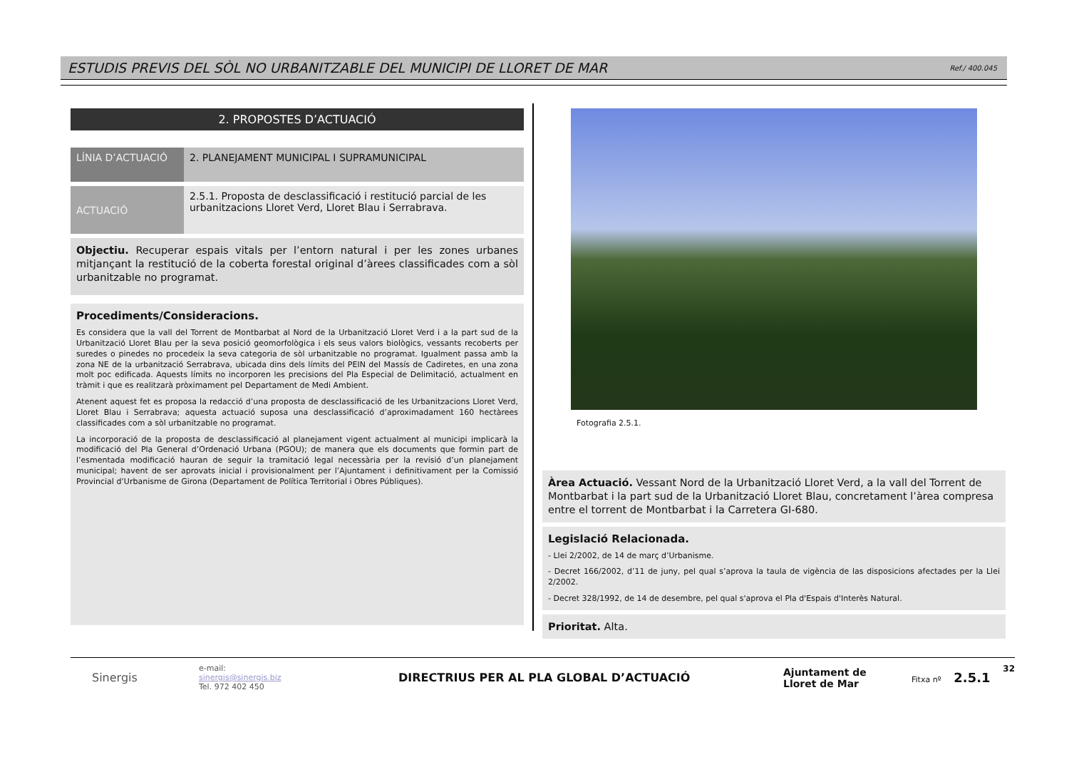ESTUDIS PREVIS DEL SÒL NO URBANITZABLE DEL MUNICIPI DE LLORET DE MAR Ref./ 400.045
2. PROPOSTES D’ACTUACIÓ
| LÍNIA D’ACTUACIÓ | 2. PLANEJAMENT MUNICIPAL I SUPRAMUNICIPAL |
| ACTUACIÓ | 2.5.1. Proposta de desclassificació i restitució parcial de les urbanitzacions Lloret Verd, Lloret Blau i Serrabrava. |
Objectiu. Recuperar espais vitals per l’entorn natural i per les zones urbanes mitjançant la restitució de la coberta forestal original d’àrees classificades com a sòl urbanitzable no programat.
Procediments/Consideracions.
Es considera que la vall del Torrent de Montbarbat al Nord de la Urbanització Lloret Verd i a la part sud de la Urbanització Lloret Blau per la seva posició geomorfològica i els seus valors biològics, vessants recoberts per suredes o pinedes no procedeix la seva categoria de sòl urbanitzable no programat. Igualment passa amb la zona NE de la urbanització Serrabrava, ubicada dins dels límits del PEIN del Massís de Cadiretes, en una zona molt poc edificada. Aquests límits no incorporen les precisions del Pla Especial de Delimitació, actualment en tràmit i que es realitzarà pròximament pel Departament de Medi Ambient.
Atenent aquest fet es proposa la redacció d’una proposta de desclassificació de les Urbanitzacions Lloret Verd, Lloret Blau i Serrabrava; aquesta actuació suposa una desclassificació d’aproximadament 160 hectàrees classificades com a sòl urbanitzable no programat.
La incorporació de la proposta de desclassificació al planejament vigent actualment al municipi implicarà la modificació del Pla General d’Ordenació Urbana (PGOU); de manera que els documents que formin part de l’esmentada modificació hauran de seguir la tramitació legal necessària per la revisió d’un planejament municipal; havent de ser aprovats inicial i provisionalment per l’Ajuntament i definitivament per la Comissió Provincial d’Urbanisme de Girona (Departament de Política Territorial i Obres Públiques).
Fotografia 2.5.1.
Àrea Actuació. Vessant Nord de la Urbanització Lloret Verd, a la vall del Torrent de Montbarbat i la part sud de la Urbanització Lloret Blau, concretament l’àrea compresa entre el torrent de Montbarbat i la Carretera GI-680.
Legislació Relacionada.
- Llei 2/2002, de 14 de març d’Urbanisme.
- Decret 166/2002, d’11 de juny, pel qual s’aprova la taula de vigència de las disposicions afectades per la Llei 2/2002.
- Decret 328/1992, de 14 de desembre, pel qual s'aprova el Pla d'Espais d'Interès Natural.
Prioritat. Alta.
Sinergis
e-mail:
sinergis@sinergis.biz
Tel. 972 402 450
DIRECTRIUS PER AL PLA GLOBAL D’ACTUACIÓ
Ajuntament de
Lloret de Mar
Fitxa nº 2.5.1
32